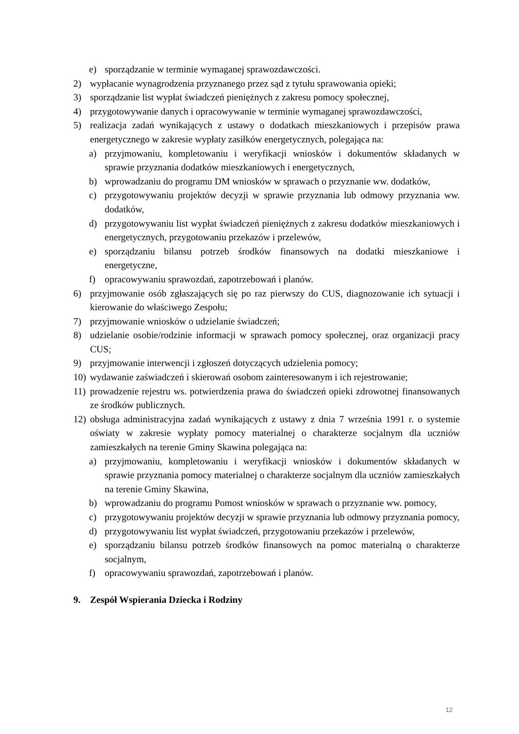e) sporządzanie w terminie wymaganej sprawozdawczości.
2) wypłacanie wynagrodzenia przyznanego przez sąd z tytułu sprawowania opieki;
3) sporządzanie list wypłat świadczeń pieniężnych z zakresu pomocy społecznej,
4) przygotowywanie danych i opracowywanie w terminie wymaganej sprawozdawczości,
5) realizacja zadań wynikających z ustawy o dodatkach mieszkaniowych i przepisów prawa energetycznego w zakresie wypłaty zasiłków energetycznych, polegająca na:
a) przyjmowaniu, kompletowaniu i weryfikacji wniosków i dokumentów składanych w sprawie przyznania dodatków mieszkaniowych i energetycznych,
b) wprowadzaniu do programu DM wniosków w sprawach o przyznanie ww. dodatków,
c) przygotowywaniu projektów decyzji w sprawie przyznania lub odmowy przyznania ww. dodatków,
d) przygotowywaniu list wypłat świadczeń pieniężnych z zakresu dodatków mieszkaniowych i energetycznych, przygotowaniu przekazów i przelewów,
e) sporządzaniu bilansu potrzeb środków finansowych na dodatki mieszkaniowe i energetyczne,
f) opracowywaniu sprawozdań, zapotrzebowań i planów.
6) przyjmowanie osób zgłaszających się po raz pierwszy do CUS, diagnozowanie ich sytuacji i kierowanie do właściwego Zespołu;
7) przyjmowanie wniosków o udzielanie świadczeń;
8) udzielanie osobie/rodzinie informacji w sprawach pomocy społecznej, oraz organizacji pracy CUS;
9) przyjmowanie interwencji i zgłoszeń dotyczących udzielenia pomocy;
10) wydawanie zaświadczeń i skierowań osobom zainteresowanym i ich rejestrowanie;
11) prowadzenie rejestru ws. potwierdzenia prawa do świadczeń opieki zdrowotnej finansowanych ze środków publicznych.
12) obsługa administracyjna zadań wynikających z ustawy z dnia 7 września 1991 r. o systemie oświaty w zakresie wypłaty pomocy materialnej o charakterze socjalnym dla uczniów zamieszkałych na terenie Gminy Skawina polegająca na:
a) przyjmowaniu, kompletowaniu i weryfikacji wniosków i dokumentów składanych w sprawie przyznania pomocy materialnej o charakterze socjalnym dla uczniów zamieszkałych na terenie Gminy Skawina,
b) wprowadzaniu do programu Pomost wniosków w sprawach o przyznanie ww. pomocy,
c) przygotowywaniu projektów decyzji w sprawie przyznania lub odmowy przyznania pomocy,
d) przygotowywaniu list wypłat świadczeń, przygotowaniu przekazów i przelewów,
e) sporządzaniu bilansu potrzeb środków finansowych na pomoc materialną o charakterze socjalnym,
f) opracowywaniu sprawozdań, zapotrzebowań i planów.
9. Zespół Wspierania Dziecka i Rodziny
12